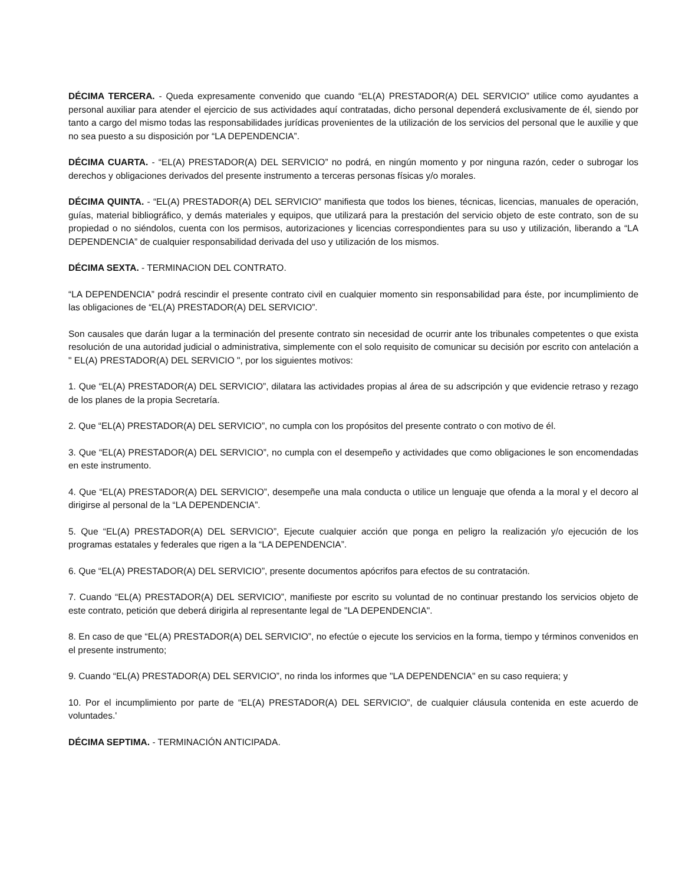DÉCIMA TERCERA. - Queda expresamente convenido que cuando “EL(A) PRESTADOR(A) DEL SERVICIO” utilice como ayudantes a personal auxiliar para atender el ejercicio de sus actividades aquí contratadas, dicho personal dependerá exclusivamente de él, siendo por tanto a cargo del mismo todas las responsabilidades jurídicas provenientes de la utilización de los servicios del personal que le auxilie y que no sea puesto a su disposición por “LA DEPENDENCIA”.
DÉCIMA CUARTA. - “EL(A) PRESTADOR(A) DEL SERVICIO” no podrá, en ningún momento y por ninguna razón, ceder o subrogar los derechos y obligaciones derivados del presente instrumento a terceras personas físicas y/o morales.
DÉCIMA QUINTA. - “EL(A) PRESTADOR(A) DEL SERVICIO” manifiesta que todos los bienes, técnicas, licencias, manuales de operación, guías, material bibliográfico, y demás materiales y equipos, que utilizará para la prestación del servicio objeto de este contrato, son de su propiedad o no siéndolos, cuenta con los permisos, autorizaciones y licencias correspondientes para su uso y utilización, liberando a “LA DEPENDENCIA” de cualquier responsabilidad derivada del uso y utilización de los mismos.
DÉCIMA SEXTA. - TERMINACION DEL CONTRATO.
“LA DEPENDENCIA” podrá rescindir el presente contrato civil en cualquier momento sin responsabilidad para éste, por incumplimiento de las obligaciones de “EL(A) PRESTADOR(A) DEL SERVICIO”.
Son causales que darán lugar a la terminación del presente contrato sin necesidad de ocurrir ante los tribunales competentes o que exista resolución de una autoridad judicial o administrativa, simplemente con el solo requisito de comunicar su decisión por escrito con antelación a " EL(A) PRESTADOR(A) DEL SERVICIO ", por los siguientes motivos:
1. Que “EL(A) PRESTADOR(A) DEL SERVICIO”, dilatara las actividades propias al área de su adscripción y que evidencie retraso y rezago de los planes de la propia Secretaría.
2. Que “EL(A) PRESTADOR(A) DEL SERVICIO”, no cumpla con los propósitos del presente contrato o con motivo de él.
3. Que “EL(A) PRESTADOR(A) DEL SERVICIO”, no cumpla con el desempeño y actividades que como obligaciones le son encomendadas en este instrumento.
4. Que “EL(A) PRESTADOR(A) DEL SERVICIO”, desempeñe una mala conducta o utilice un lenguaje que ofenda a la moral y el decoro al dirigirse al personal de la “LA DEPENDENCIA”.
5. Que “EL(A) PRESTADOR(A) DEL SERVICIO”, Ejecute cualquier acción que ponga en peligro la realización y/o ejecución de los programas estatales y federales que rigen a la “LA DEPENDENCIA”.
6. Que “EL(A) PRESTADOR(A) DEL SERVICIO”, presente documentos apócrifos para efectos de su contratación.
7. Cuando “EL(A) PRESTADOR(A) DEL SERVICIO”, manifieste por escrito su voluntad de no continuar prestando los servicios objeto de este contrato, petición que deberá dirigirla al representante legal de "LA DEPENDENCIA".
8. En caso de que “EL(A) PRESTADOR(A) DEL SERVICIO”, no efectúe o ejecute los servicios en la forma, tiempo y términos convenidos en el presente instrumento;
9. Cuando “EL(A) PRESTADOR(A) DEL SERVICIO”, no rinda los informes que "LA DEPENDENCIA" en su caso requiera; y
10. Por el incumplimiento por parte de “EL(A) PRESTADOR(A) DEL SERVICIO”, de cualquier cláusula contenida en este acuerdo de voluntades.'
DÉCIMA SEPTIMA. - TERMINACIÓN ANTICIPADA.